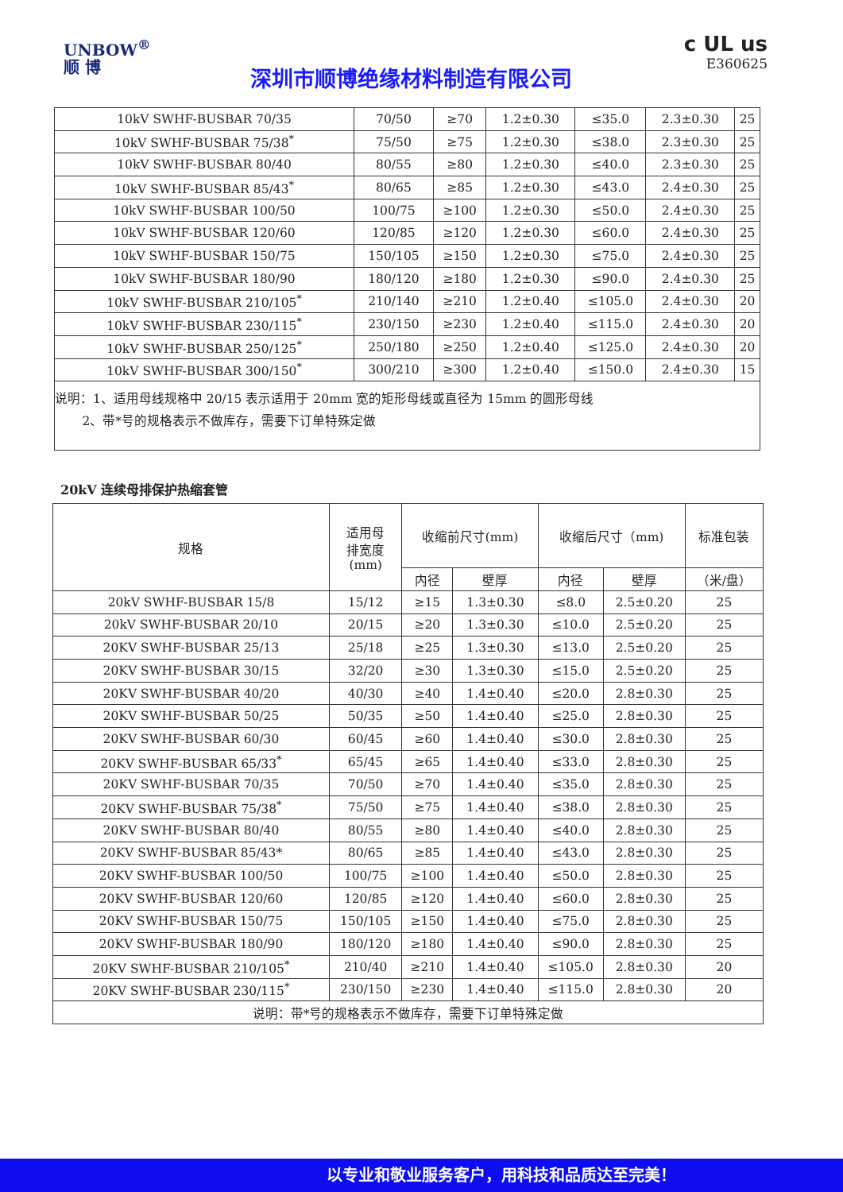UNBOW<sup>®</sup>
顺 博
深圳市顺博绝缘材料制造有限公司
c UL us
E360625
| 10kV SWHF-BUSBAR 70/35 | 70/50 | ≥70 | 1.2±0.30 | ≤35.0 | 2.3±0.30 | 25 |
| 10kV SWHF-BUSBAR 75/38<sup>*</sup> | 75/50 | ≥75 | 1.2±0.30 | ≤38.0 | 2.3±0.30 | 25 |
| 10kV SWHF-BUSBAR 80/40 | 80/55 | ≥80 | 1.2±0.30 | ≤40.0 | 2.3±0.30 | 25 |
| 10kV SWHF-BUSBAR 85/43<sup>*</sup> | 80/65 | ≥85 | 1.2±0.30 | ≤43.0 | 2.4±0.30 | 25 |
| 10kV SWHF-BUSBAR 100/50 | 100/75 | ≥100 | 1.2±0.30 | ≤50.0 | 2.4±0.30 | 25 |
| 10kV SWHF-BUSBAR 120/60 | 120/85 | ≥120 | 1.2±0.30 | ≤60.0 | 2.4±0.30 | 25 |
| 10kV SWHF-BUSBAR 150/75 | 150/105 | ≥150 | 1.2±0.30 | ≤75.0 | 2.4±0.30 | 25 |
| 10kV SWHF-BUSBAR 180/90 | 180/120 | ≥180 | 1.2±0.30 | ≤90.0 | 2.4±0.30 | 25 |
| 10kV SWHF-BUSBAR 210/105<sup>*</sup> | 210/140 | ≥210 | 1.2±0.40 | ≤105.0 | 2.4±0.30 | 20 |
| 10kV SWHF-BUSBAR 230/115<sup>*</sup> | 230/150 | ≥230 | 1.2±0.40 | ≤115.0 | 2.4±0.30 | 20 |
| 10kV SWHF-BUSBAR 250/125<sup>*</sup> | 250/180 | ≥250 | 1.2±0.40 | ≤125.0 | 2.4±0.30 | 20 |
| 10kV SWHF-BUSBAR 300/150<sup>*</sup> | 300/210 | ≥300 | 1.2±0.40 | ≤150.0 | 2.4±0.30 | 15 |
| 说明：1、适用母线规格中 20/15 表示适用于 20mm 宽的矩形母线或直径为 15mm 的圆形母线 2、带*号的规格表示不做库存，需要下订单特殊定做 | | | | | | |
20kV 连续母排保护热缩套管
| 规格 | 适用母 排宽度 (mm) | 收缩前尺寸(mm) | | 收缩后尺寸（mm) | | 标准包装 |
| --- | --- | --- | --- | --- | --- | --- |
| | | 内径 | 壁厚 | 内径 | 壁厚 | （米/盘） |
| 20kV SWHF-BUSBAR 15/8 | 15/12 | ≥15 | 1.3±0.30 | ≤8.0 | 2.5±0.20 | 25 |
| 20kV SWHF-BUSBAR 20/10 | 20/15 | ≥20 | 1.3±0.30 | ≤10.0 | 2.5±0.20 | 25 |
| 20KV SWHF-BUSBAR 25/13 | 25/18 | ≥25 | 1.3±0.30 | ≤13.0 | 2.5±0.20 | 25 |
| 20KV SWHF-BUSBAR 30/15 | 32/20 | ≥30 | 1.3±0.30 | ≤15.0 | 2.5±0.20 | 25 |
| 20KV SWHF-BUSBAR 40/20 | 40/30 | ≥40 | 1.4±0.40 | ≤20.0 | 2.8±0.30 | 25 |
| 20KV SWHF-BUSBAR 50/25 | 50/35 | ≥50 | 1.4±0.40 | ≤25.0 | 2.8±0.30 | 25 |
| 20KV SWHF-BUSBAR 60/30 | 60/45 | ≥60 | 1.4±0.40 | ≤30.0 | 2.8±0.30 | 25 |
| 20KV SWHF-BUSBAR 65/33<sup>*</sup> | 65/45 | ≥65 | 1.4±0.40 | ≤33.0 | 2.8±0.30 | 25 |
| 20KV SWHF-BUSBAR 70/35 | 70/50 | ≥70 | 1.4±0.40 | ≤35.0 | 2.8±0.30 | 25 |
| 20KV SWHF-BUSBAR 75/38<sup>*</sup> | 75/50 | ≥75 | 1.4±0.40 | ≤38.0 | 2.8±0.30 | 25 |
| 20KV SWHF-BUSBAR 80/40 | 80/55 | ≥80 | 1.4±0.40 | ≤40.0 | 2.8±0.30 | 25 |
| 20KV SWHF-BUSBAR 85/43* | 80/65 | ≥85 | 1.4±0.40 | ≤43.0 | 2.8±0.30 | 25 |
| 20KV SWHF-BUSBAR 100/50 | 100/75 | ≥100 | 1.4±0.40 | ≤50.0 | 2.8±0.30 | 25 |
| 20KV SWHF-BUSBAR 120/60 | 120/85 | ≥120 | 1.4±0.40 | ≤60.0 | 2.8±0.30 | 25 |
| 20KV SWHF-BUSBAR 150/75 | 150/105 | ≥150 | 1.4±0.40 | ≤75.0 | 2.8±0.30 | 25 |
| 20KV SWHF-BUSBAR 180/90 | 180/120 | ≥180 | 1.4±0.40 | ≤90.0 | 2.8±0.30 | 25 |
| 20KV SWHF-BUSBAR 210/105<sup>*</sup> | 210/40 | ≥210 | 1.4±0.40 | ≤105.0 | 2.8±0.30 | 20 |
| 20KV SWHF-BUSBAR 230/115<sup>*</sup> | 230/150 | ≥230 | 1.4±0.40 | ≤115.0 | 2.8±0.30 | 20 |
| 说明：带*号的规格表示不做库存，需要下订单特殊定做 | | | | | | |
以专业和敬业服务客户，用科技和品质达至完美！